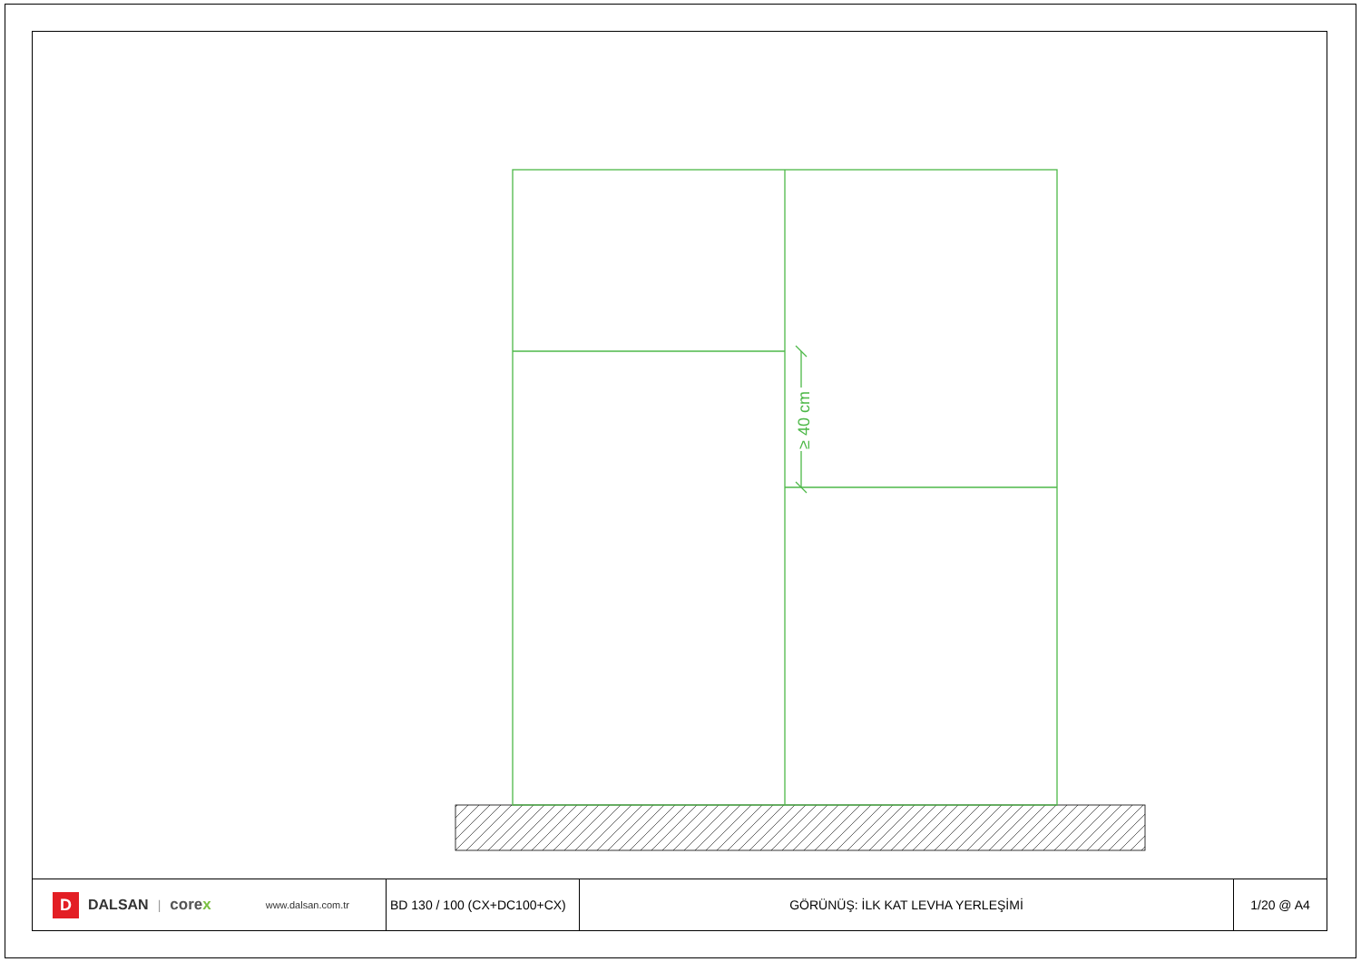≥ 40 cm
D DALSAN | corex www.dalsan.com.tr
BD 130 / 100 (CX+DC100+CX)
GÖRÜNÜŞ: İLK KAT LEVHA YERLEŞİMİ 1/20 @ A4